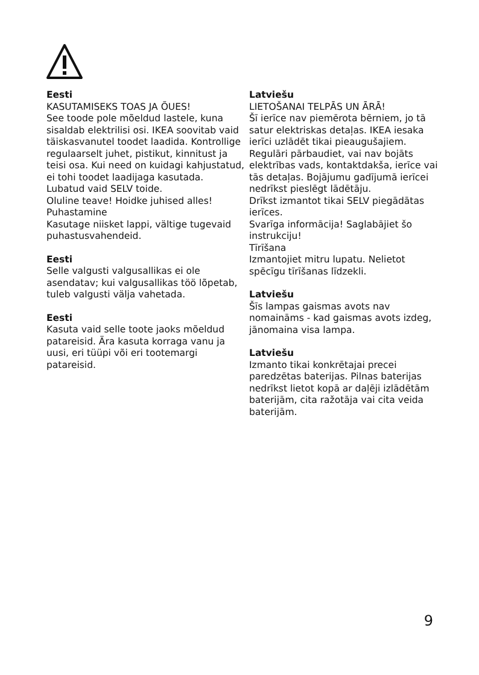Eesti
KASUTAMISEKS TOAS JA ÕUES!
See toode pole mõeldud lastele, kuna sisaldab elektrilisi osi. IKEA soovitab vaid täiskasvanutel toodet laadida. Kontrollige regulaarselt juhet, pistikut, kinnitust ja teisi osa. Kui need on kuidagi kahjustatud, ei tohi toodet laadijaga kasutada.
Lubatud vaid SELV toide.
Oluline teave! Hoidke juhised alles!
Puhastamine
Kasutage niisket lappi, vältige tugevaid puhastusvahendeid.
Eesti
Selle valgusti valgusallikas ei ole asendatav; kui valgusallikas töö lõpetab, tuleb valgusti välja vahetada.
Eesti
Kasuta vaid selle toote jaoks mõeldud patareisid. Ära kasuta korraga vanu ja uusi, eri tüüpi või eri tootemargi patareisid.
Latviešu
LIETOŠANAI TELPĀS UN ĀRĀ!
Šī ierīce nav piemērota bērniem, jo tā satur elektriskas detaļas. IKEA iesaka ierīci uzlādēt tikai pieaugušajiem. Regulāri pārbaudiet, vai nav bojāts elektrības vads, kontaktdakša, ierīce vai tās detaļas. Bojājumu gadījumā ierīcei nedrīkst pieslēgt lādētāju.
Drīkst izmantot tikai SELV piegādātas ierīces.
Svarīga informācija! Saglabājiet šo instrukciju!
Tīrīšana
Izmantojiet mitru lupatu. Nelietot spēcīgu tīrīšanas līdzekli.
Latviešu
Šīs lampas gaismas avots nav nomaināms - kad gaismas avots izdeg, jānomaina visa lampa.
Latviešu
Izmanto tikai konkrētajai precei paredzētas baterijas. Pilnas baterijas nedrīkst lietot kopā ar daļēji izlādētām baterijām, cita ražotāja vai cita veida baterijām.
9